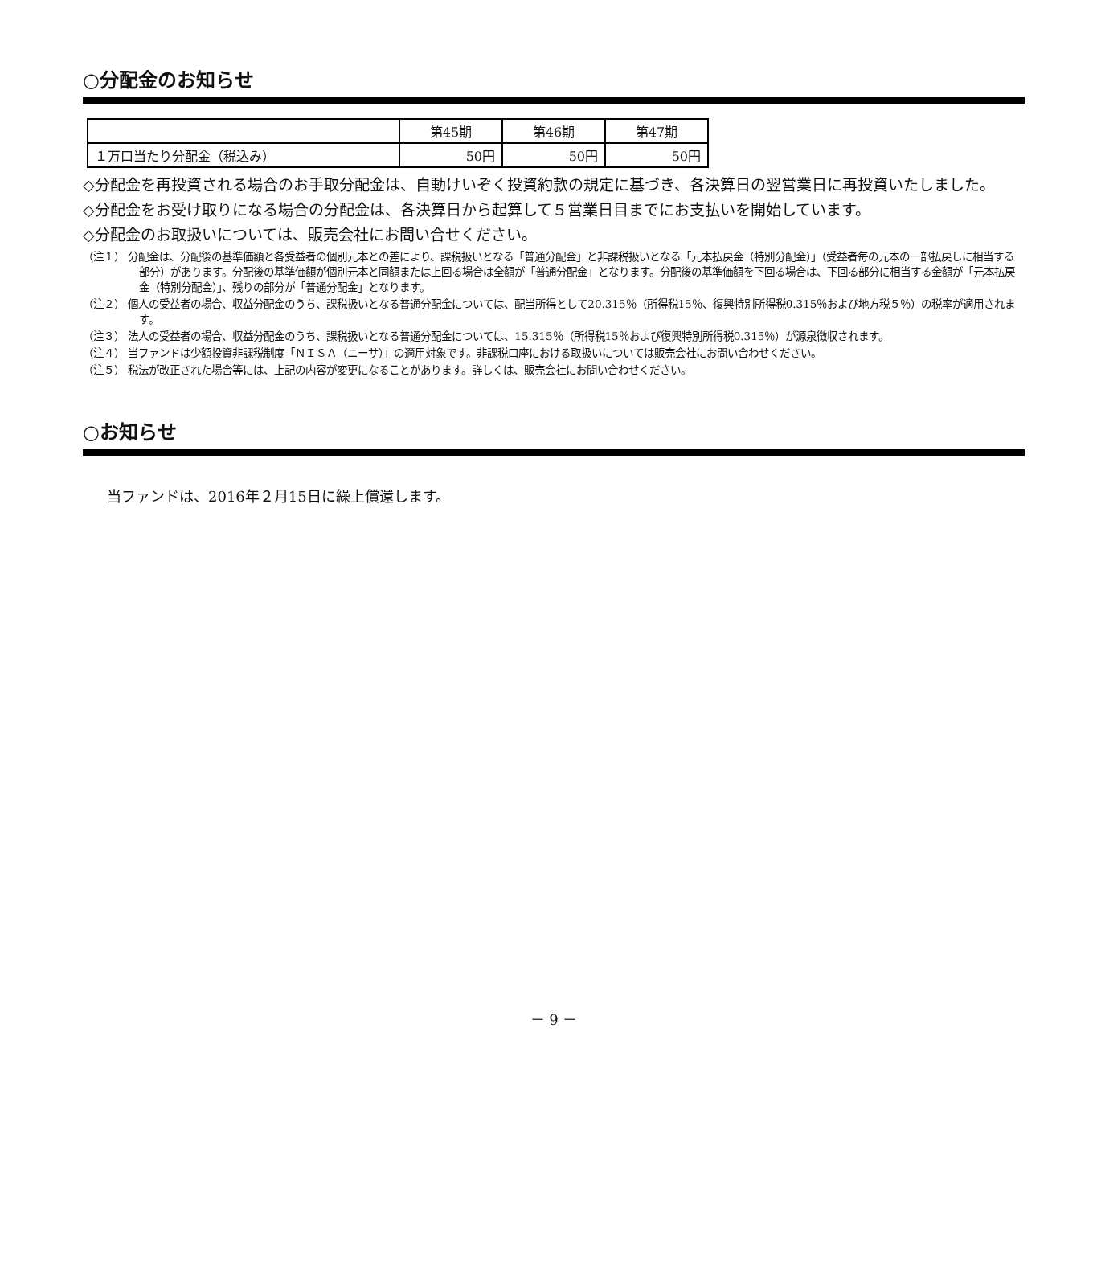○分配金のお知らせ
| | 第45期 | 第46期 | 第47期 |
| --- | --- | --- | --- |
| １万口当たり分配金（税込み） | 50円 | 50円 | 50円 |
◇分配金を再投資される場合のお手取分配金は、自動けいぞく投資約款の規定に基づき、各決算日の翌営業日に再投資いたしました。
◇分配金をお受け取りになる場合の分配金は、各決算日から起算して５営業日目までにお支払いを開始しています。
◇分配金のお取扱いについては、販売会社にお問い合せください。
（注１） 分配金は、分配後の基準価額と各受益者の個別元本との差により、課税扱いとなる「普通分配金」と非課税扱いとなる「元本払戻金（特別分配金）」（受益者毎の元本の一部払戻しに相当する部分）があります。分配後の基準価額が個別元本と同額または上回る場合は全額が「普通分配金」となります。分配後の基準価額を下回る場合は、下回る部分に相当する金額が「元本払戻金（特別分配金）」、残りの部分が「普通分配金」となります。
（注２） 個人の受益者の場合、収益分配金のうち、課税扱いとなる普通分配金については、配当所得として20.315％（所得税15％、復興特別所得税0.315％および地方税５％）の税率が適用されます。
（注３） 法人の受益者の場合、収益分配金のうち、課税扱いとなる普通分配金については、15.315％（所得税15％および復興特別所得税0.315％）が源泉徴収されます。
（注４） 当ファンドは少額投資非課税制度「ＮＩＳＡ（ニーサ）」の適用対象です。非課税口座における取扱いについては販売会社にお問い合わせください。
（注５） 税法が改正された場合等には、上記の内容が変更になることがあります。詳しくは、販売会社にお問い合わせください。
○お知らせ
当ファンドは、2016年２月15日に繰上償還します。
－ 9 －